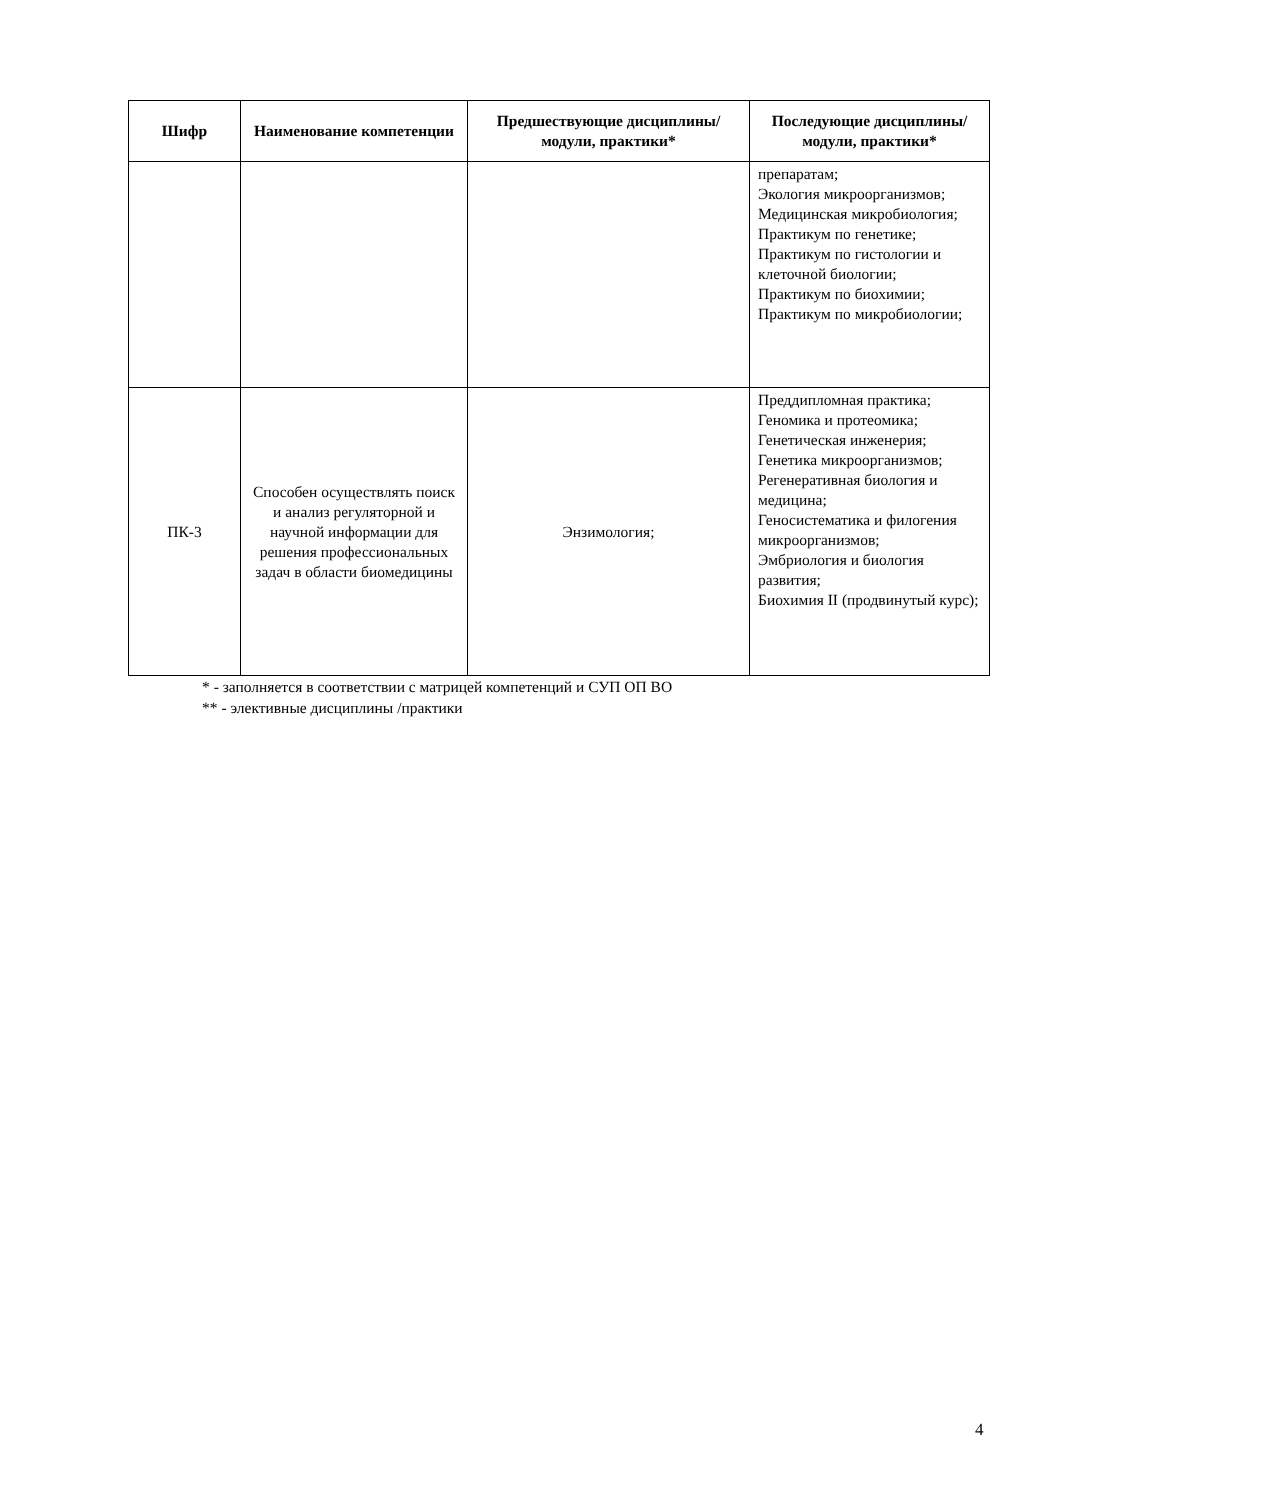| Шифр | Наименование компетенции | Предшествующие дисциплины/модули, практики* | Последующие дисциплины/модули, практики* |
| --- | --- | --- | --- |
| | | | препаратам; Экология микроорганизмов; Медицинская микробиология; Практикум по генетике; Практикум по гистологии и клеточной биологии; Практикум по биохимии; Практикум по микробиологии; |
| ПК-3 | Способен осуществлять поиск и анализ регуляторной и научной информации для решения профессиональных задач в области биомедицины | Энзимология; | Преддипломная практика; Геномика и протеомика; Генетическая инженерия; Генетика микроорганизмов; Регенеративная биология и медицина; Геносистематика и филогения микроорганизмов; Эмбриология и биология развития; Биохимия II (продвинутый курс); |
* - заполняется в соответствии с матрицей компетенций и СУП ОП ВО
** - элективные дисциплины /практики
4